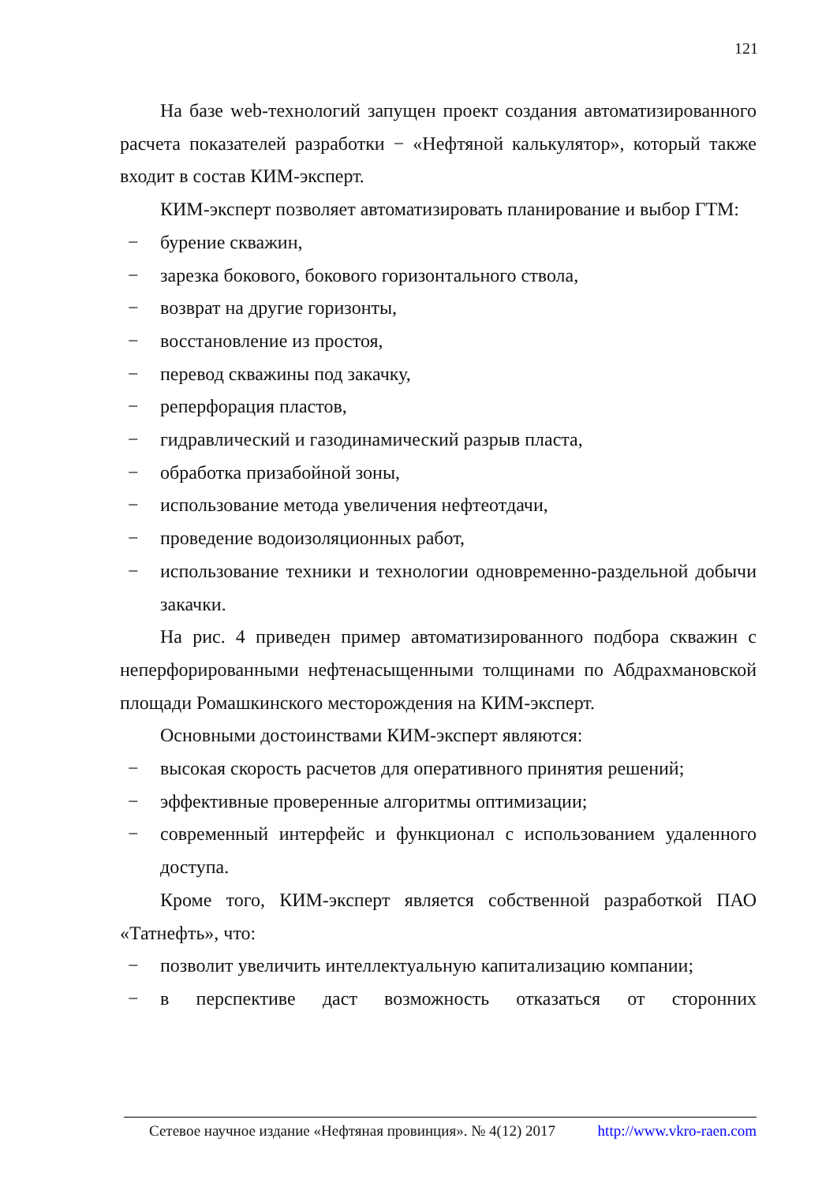121
На базе web-технологий запущен проект создания автоматизированного расчета показателей разработки − «Нефтяной калькулятор», который также входит в состав КИМ-эксперт.
КИМ-эксперт позволяет автоматизировать планирование и выбор ГТМ:
− бурение скважин,
− зарезка бокового, бокового горизонтального ствола,
− возврат на другие горизонты,
− восстановление из простоя,
− перевод скважины под закачку,
− реперфорация пластов,
− гидравлический и газодинамический разрыв пласта,
− обработка призабойной зоны,
− использование метода увеличения нефтеотдачи,
− проведение водоизоляционных работ,
− использование техники и технологии одновременно-раздельной добычи закачки.
На рис. 4 приведен пример автоматизированного подбора скважин с неперфорированными нефтенасыщенными толщинами по Абдрахмановской площади Ромашкинского месторождения на КИМ-эксперт.
Основными достоинствами КИМ-эксперт являются:
− высокая скорость расчетов для оперативного принятия решений;
− эффективные проверенные алгоритмы оптимизации;
− современный интерфейс и функционал с использованием удаленного доступа.
Кроме того, КИМ-эксперт является собственной разработкой ПАО «Татнефть», что:
− позволит увеличить интеллектуальную капитализацию компании;
− в перспективе даст возможность отказаться от сторонних
Сетевое научное издание «Нефтяная провинция». № 4(12) 2017 http://www.vkro-raen.com